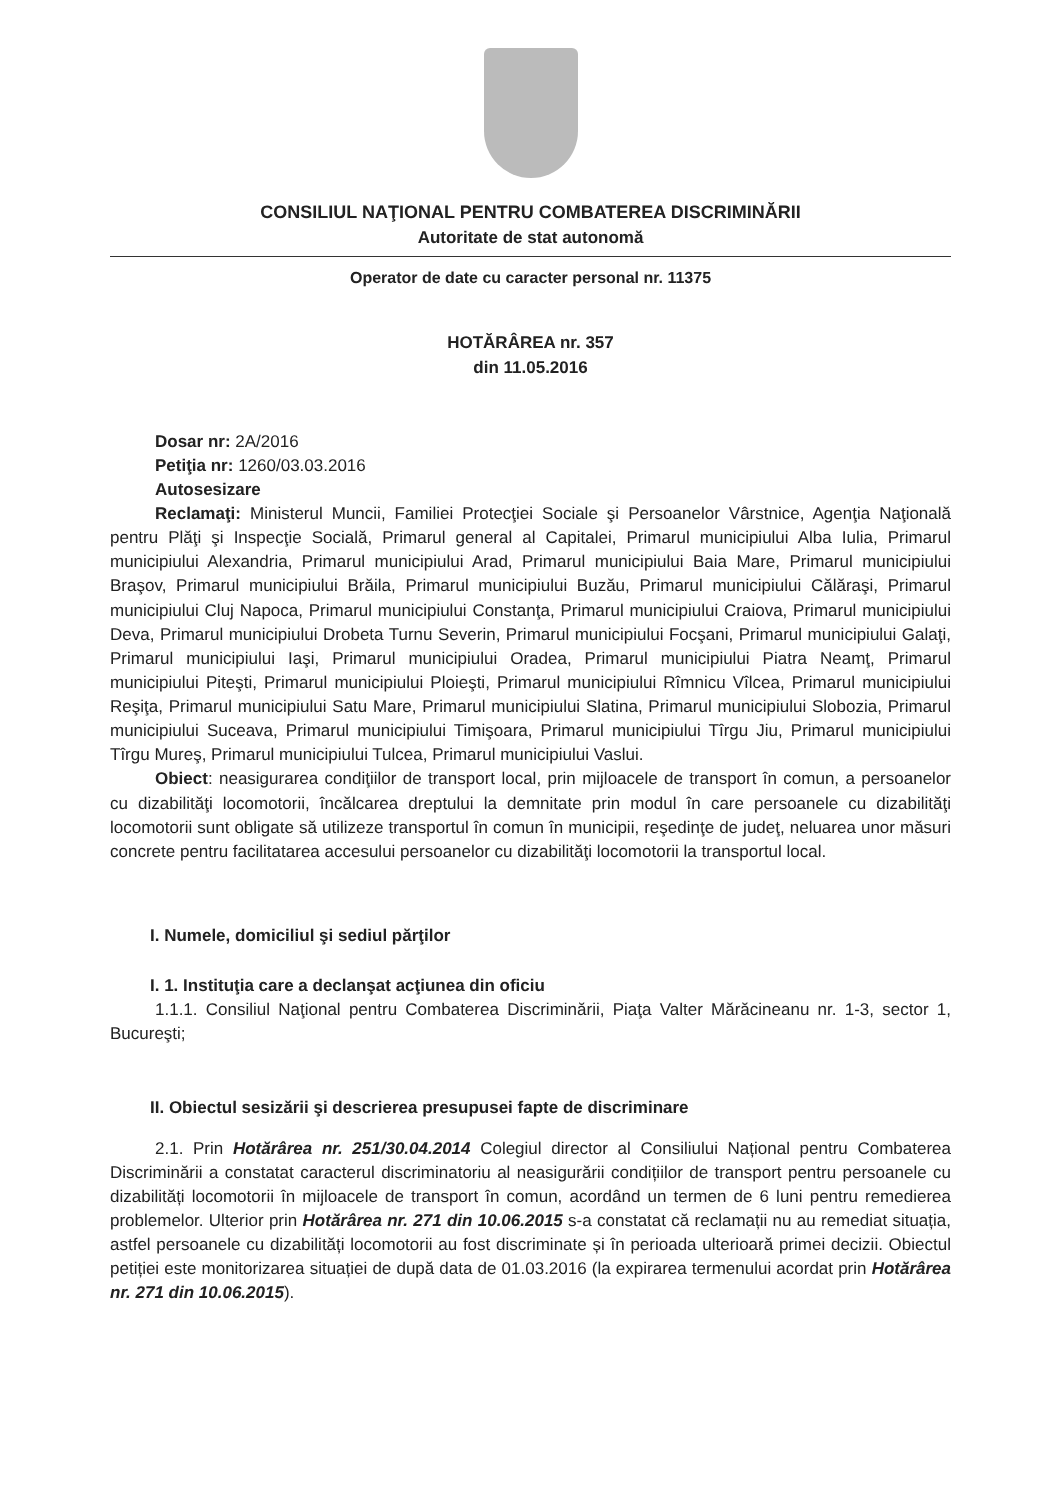CONSILIUL NAŢIONAL PENTRU COMBATEREA DISCRIMINĂRII
Autoritate de stat autonomă
Operator de date cu caracter personal nr. 11375
HOTĂRÂREA nr. 357
din 11.05.2016
Dosar nr: 2A/2016
Petiţia nr: 1260/03.03.2016
Autosesizare
Reclamaţi: Ministerul Muncii, Familiei Protecţiei Sociale şi Persoanelor Vârstnice, Agenţia Naţională pentru Plăţi şi Inspecţie Socială, Primarul general al Capitalei, Primarul municipiului Alba Iulia, Primarul municipiului Alexandria, Primarul municipiului Arad, Primarul municipiului Baia Mare, Primarul municipiului Braşov, Primarul municipiului Brăila, Primarul municipiului Buzău, Primarul municipiului Călăraşi, Primarul municipiului Cluj Napoca, Primarul municipiului Constanţa, Primarul municipiului Craiova, Primarul municipiului Deva, Primarul municipiului Drobeta Turnu Severin, Primarul municipiului Focşani, Primarul municipiului Galaţi, Primarul municipiului Iaşi, Primarul municipiului Oradea, Primarul municipiului Piatra Neamţ, Primarul municipiului Piteşti, Primarul municipiului Ploieşti, Primarul municipiului Rîmnicu Vîlcea, Primarul municipiului Reşiţa, Primarul municipiului Satu Mare, Primarul municipiului Slatina, Primarul municipiului Slobozia, Primarul municipiului Suceava, Primarul municipiului Timişoara, Primarul municipiului Tîrgu Jiu, Primarul municipiului Tîrgu Mureş, Primarul municipiului Tulcea, Primarul municipiului Vaslui.
Obiect: neasigurarea condiţiilor de transport local, prin mijloacele de transport în comun, a persoanelor cu dizabilităţi locomotorii, încălcarea dreptului la demnitate prin modul în care persoanele cu dizabilităţi locomotorii sunt obligate să utilizeze transportul în comun în municipii, reşedinţe de judeţ, neluarea unor măsuri concrete pentru facilitatarea accesului persoanelor cu dizabilităţi locomotorii la transportul local.
I. Numele, domiciliul şi sediul părţilor
I. 1. Instituţia care a declanşat acţiunea din oficiu
1.1.1. Consiliul Naţional pentru Combaterea Discriminării, Piaţa Valter Mărăcineanu nr. 1-3, sector 1, Bucureşti;
II. Obiectul sesizării şi descrierea presupusei fapte de discriminare
2.1. Prin Hotărârea nr. 251/30.04.2014 Colegiul director al Consiliului Național pentru Combaterea Discriminării a constatat caracterul discriminatoriu al neasigurării condițiilor de transport pentru persoanele cu dizabilități locomotorii în mijloacele de transport în comun, acordând un termen de 6 luni pentru remedierea problemelor. Ulterior prin Hotărârea nr. 271 din 10.06.2015 s-a constatat că reclamații nu au remediat situația, astfel persoanele cu dizabilități locomotorii au fost discriminate și în perioada ulterioară primei decizii. Obiectul petiției este monitorizarea situației de după data de 01.03.2016 (la expirarea termenului acordat prin Hotărârea nr. 271 din 10.06.2015).